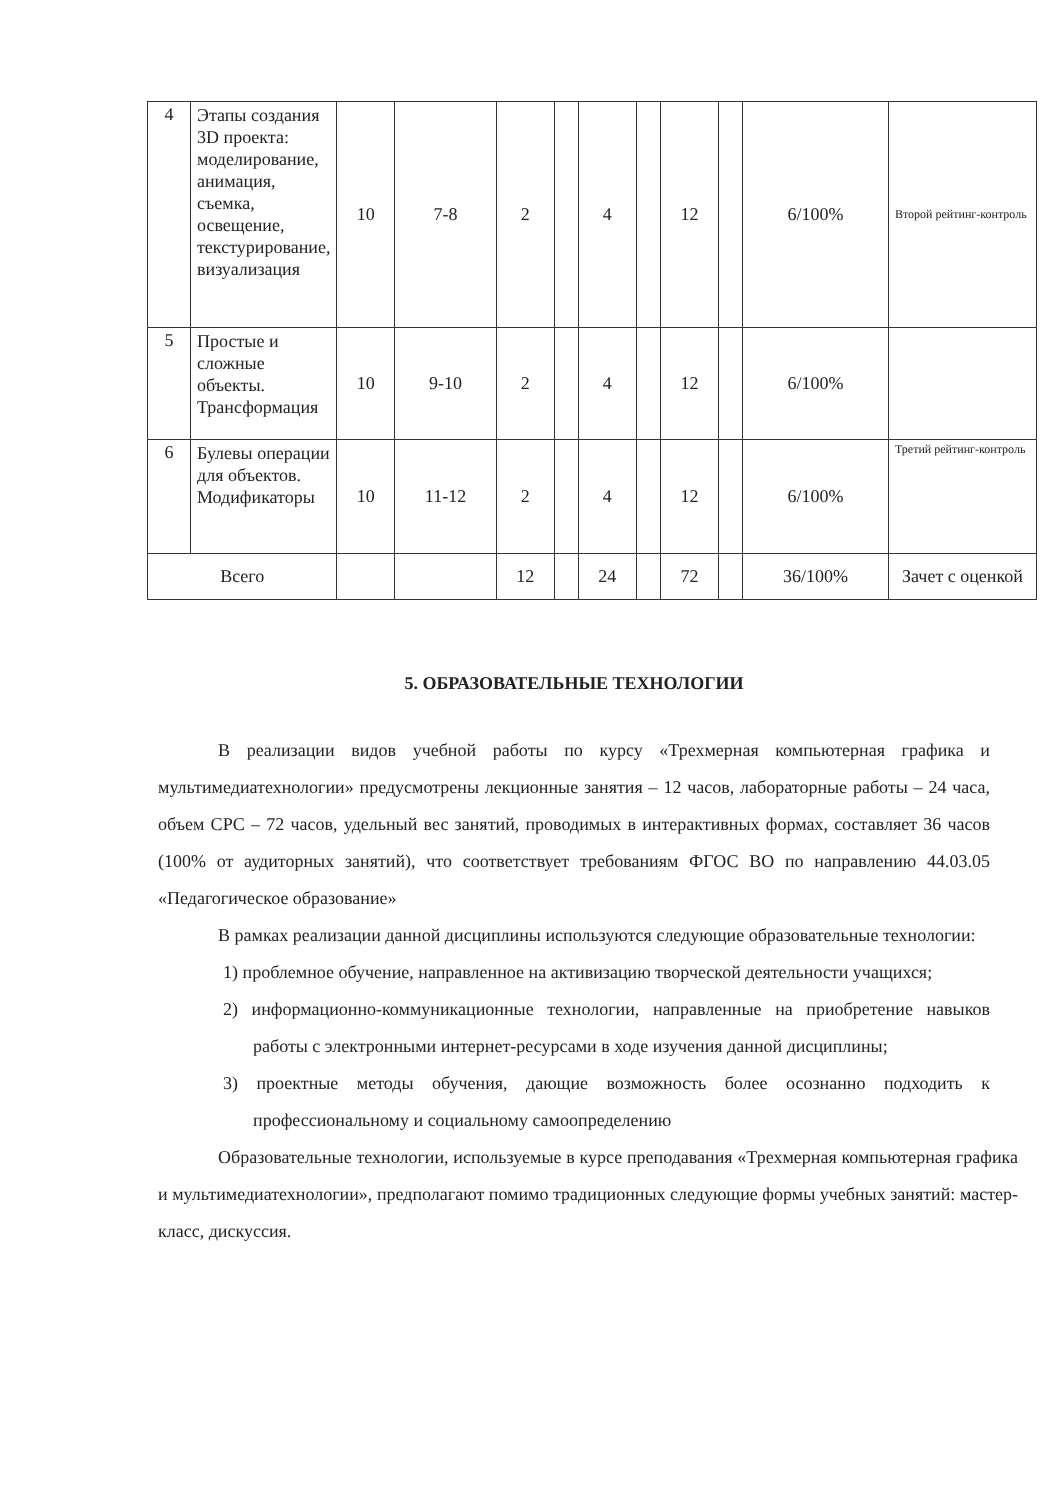| 4 | Этапы создания 3D проекта: моделирование, анимация, съемка, освещение, текстурирование, визуализация | 10 | 7-8 | 2 | | 4 | | 12 | | 6/100% | Второй рейтинг-контроль |
| 5 | Простые и сложные объекты. Трансформация | 10 | 9-10 | 2 | | 4 | | 12 | | 6/100% | |
| 6 | Булевы операции для объектов. Модификаторы | 10 | 11-12 | 2 | | 4 | | 12 | | 6/100% | Третий рейтинг-контроль |
| Всего | | | | 12 | | 24 | | 72 | | 36/100% | Зачет с оценкой |
5. ОБРАЗОВАТЕЛЬНЫЕ ТЕХНОЛОГИИ
В реализации видов учебной работы по курсу «Трехмерная компьютерная графика и мультимедиатехнологии» предусмотрены лекционные занятия – 12 часов, лабораторные работы – 24 часа, объем СРС – 72 часов, удельный вес занятий, проводимых в интерактивных формах, составляет 36 часов (100% от аудиторных занятий), что соответствует требованиям ФГОС ВО по направлению 44.03.05 «Педагогическое образование»
В рамках реализации данной дисциплины используются следующие образовательные технологии:
1) проблемное обучение, направленное на активизацию творческой деятельности учащихся;
2) информационно-коммуникационные технологии, направленные на приобретение навыков работы с электронными интернет-ресурсами в ходе изучения данной дисциплины;
3) проектные методы обучения, дающие возможность более осознанно подходить к профессиональному и социальному самоопределению
Образовательные технологии, используемые в курсе преподавания «Трехмерная компьютерная графика и мультимедиатехнологии», предполагают помимо традиционных следующие формы учебных занятий: мастер-класс, дискуссия.